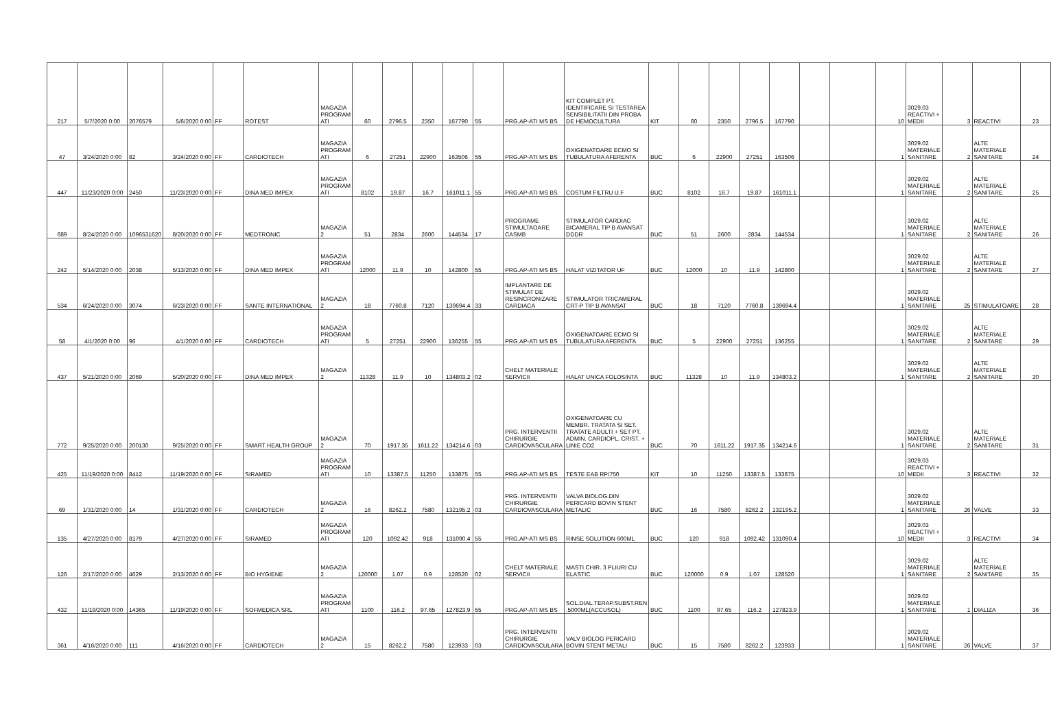| 217 | 5/7/2020 0:00 | 2076579 | 5/6/2020 0:00 | FF | ROTEST | MAGAZIA PROGRAM ATI | 60 | 2796.5 | 2350 | 167790 | 55 | PRG.AP-ATI MS BS | KIT COMPLET PT. IDENTIFICARE SI TESTAREA SENSIBILITATII DIN PROBA DE HEMOCULTURA | KIT | 60 | 2350 | 2796.5 | 167790 | | | 10 | 3029.03 REACTIVI + MEDII | 3 | REACTIVI | 23 |
| 47 | 3/24/2020 0:00 | 82 | 3/24/2020 0:00 | FF | CARDIOTECH | MAGAZIA PROGRAM ATI | 6 | 27251 | 22900 | 163506 | 55 | PRG.AP-ATI MS BS | OXIGENATOARE ECMO SI TUBULATURA AFERENTA | BUC | 6 | 22900 | 27251 | 163506 | | | 1 | 3029.02 MATERIALE SANITARE | 2 | ALTE MATERIALE SANITARE | 24 |
| 447 | 11/23/2020 0:00 | 2450 | 11/23/2020 0:00 | FF | DINA MED IMPEX | MAGAZIA PROGRAM ATI | 8102 | 19.87 | 16.7 | 161011.1 | 55 | PRG.AP-ATI MS BS | COSTUM FILTRU U.F | BUC | 8102 | 16.7 | 19.87 | 161011.1 | | | 1 | 3029.02 MATERIALE SANITARE | 2 | ALTE MATERIALE SANITARE | 25 |
| 689 | 8/24/2020 0:00 | 1096531620 | 8/20/2020 0:00 | FF | MEDTRONIC | MAGAZIA 2 | 51 | 2834 | 2600 | 144534 | 17 | PROGRAME STIMULTAOARE CASMB | STIMULATOR CARDIAC BICAMERAL TIP B AVANSAT DDDR | BUC | 51 | 2600 | 2834 | 144534 | | | 1 | 3029.02 MATERIALE SANITARE | 2 | ALTE MATERIALE SANITARE | 26 |
| 242 | 5/14/2020 0:00 | 2038 | 5/13/2020 0:00 | FF | DINA MED IMPEX | MAGAZIA PROGRAM ATI | 12000 | 11.9 | 10 | 142800 | 55 | PRG.AP-ATI MS BS | HALAT VIZITATOR UF | BUC | 12000 | 10 | 11.9 | 142800 | | | 1 | 3029.02 MATERIALE SANITARE | 2 | ALTE MATERIALE SANITARE | 27 |
| 534 | 6/24/2020 0:00 | 3074 | 6/23/2020 0:00 | FF | SANTE INTERNATIONAL | MAGAZIA 2 | 18 | 7760.8 | 7120 | 139694.4 | 33 | IMPLANTARE DE STIMULAT DE RESINCRONIZARE CARDIACA | STIMULATOR TRICAMERAL CRT-P TIP B AVANSAT | BUC | 18 | 7120 | 7760.8 | 139694.4 | | | 1 | 3029.02 MATERIALE SANITARE | 25 | STIMULATOARE | 28 |
| 58 | 4/1/2020 0:00 | 96 | 4/1/2020 0:00 | FF | CARDIOTECH | MAGAZIA PROGRAM ATI | 5 | 27251 | 22900 | 136255 | 55 | PRG.AP-ATI MS BS | OXIGENATOARE ECMO SI TUBULATURA AFERENTA | BUC | 5 | 22900 | 27251 | 136255 | | | 1 | 3029.02 MATERIALE SANITARE | 2 | ALTE MATERIALE SANITARE | 29 |
| 437 | 5/21/2020 0:00 | 2069 | 5/20/2020 0:00 | FF | DINA MED IMPEX | MAGAZIA 2 | 11328 | 11.9 | 10 | 134803.2 | 02 | CHELT MATERIALE SERVICII | HALAT UNICA FOLOSINTA | BUC | 11328 | 10 | 11.9 | 134803.2 | | | 1 | 3029.02 MATERIALE SANITARE | 2 | ALTE MATERIALE SANITARE | 30 |
| 772 | 9/25/2020 0:00 | 200130 | 9/25/2020 0:00 | FF | SMART HEALTH GROUP | MAGAZIA 2 | 70 | 1917.35 | 1611.22 | 134214.6 | 03 | PRG. INTERVENTII CHIRURGIE CARDIOVASCULARA | OXIGENATOARE CU MEMBR. TRATATA SI SET. TRATATE ADULTI + SET PT. ADMIN. CARDIOPL. CRIST. + LINIE CO2 | BUC | 70 | 1611.22 | 1917.35 | 134214.6 | | | 1 | 3029.02 MATERIALE SANITARE | 2 | ALTE MATERIALE SANITARE | 31 |
| 425 | 11/19/2020 0:00 | 8412 | 11/19/2020 0:00 | FF | SIRAMED | MAGAZIA PROGRAM ATI | 10 | 13387.5 | 11250 | 133875 | 55 | PRG.AP-ATI MS BS | TESTE EAB RP/750 | KIT | 10 | 11250 | 13387.5 | 133875 | | | 10 | 3029.03 REACTIVI + MEDII | 3 | REACTIVI | 32 |
| 69 | 1/31/2020 0:00 | 14 | 1/31/2020 0:00 | FF | CARDIOTECH | MAGAZIA 2 | 16 | 8262.2 | 7580 | 132195.2 | 03 | PRG. INTERVENTII CHIRURGIE CARDIOVASCULARA | VALVA BIOLOG.DIN PERICARD BOVIN STENT METALIC | BUC | 16 | 7580 | 8262.2 | 132195.2 | | | 1 | 3029.02 MATERIALE SANITARE | 26 | VALVE | 33 |
| 135 | 4/27/2020 0:00 | 8179 | 4/27/2020 0:00 | FF | SIRAMED | MAGAZIA PROGRAM ATI | 120 | 1092.42 | 918 | 131090.4 | 55 | PRG.AP-ATI MS BS | RINSE SOLUTION 600ML | BUC | 120 | 918 | 1092.42 | 131090.4 | | | 10 | 3029.03 REACTIVI + MEDII | 3 | REACTIVI | 34 |
| 126 | 2/17/2020 0:00 | 4629 | 2/13/2020 0:00 | FF | BIO HYGIENE | MAGAZIA 2 | 120000 | 1.07 | 0.9 | 128520 | 02 | CHELT MATERIALE SERVICII | MASTI CHIR. 3 PLIURI CU ELASTIC | BUC | 120000 | 0.9 | 1.07 | 128520 | | | 1 | 3029.02 MATERIALE SANITARE | 2 | ALTE MATERIALE SANITARE | 35 |
| 432 | 11/19/2020 0:00 | 14365 | 11/19/2020 0:00 | FF | SOFMEDICA SRL | MAGAZIA PROGRAM ATI | 1100 | 116.2 | 97.65 | 127823.9 | 55 | PRG.AP-ATI MS BS | SOL.DIAL.TERAP.SUBST.REN .5000ML(ACCUSOL) | BUC | 1100 | 97.65 | 116.2 | 127823.9 | | | 1 | 3029.02 MATERIALE SANITARE | 1 | DIALIZA | 36 |
| 361 | 4/16/2020 0:00 | 111 | 4/16/2020 0:00 | FF | CARDIOTECH | MAGAZIA 2 | 15 | 8262.2 | 7580 | 123933 | 03 | PRG. INTERVENTII CHIRURGIE CARDIOVASCULARA | VALV BIOLOG PERICARD BOVIN STENT METALI | BUC | 15 | 7580 | 8262.2 | 123933 | | | 1 | 3029.02 MATERIALE SANITARE | 26 | VALVE | 37 |